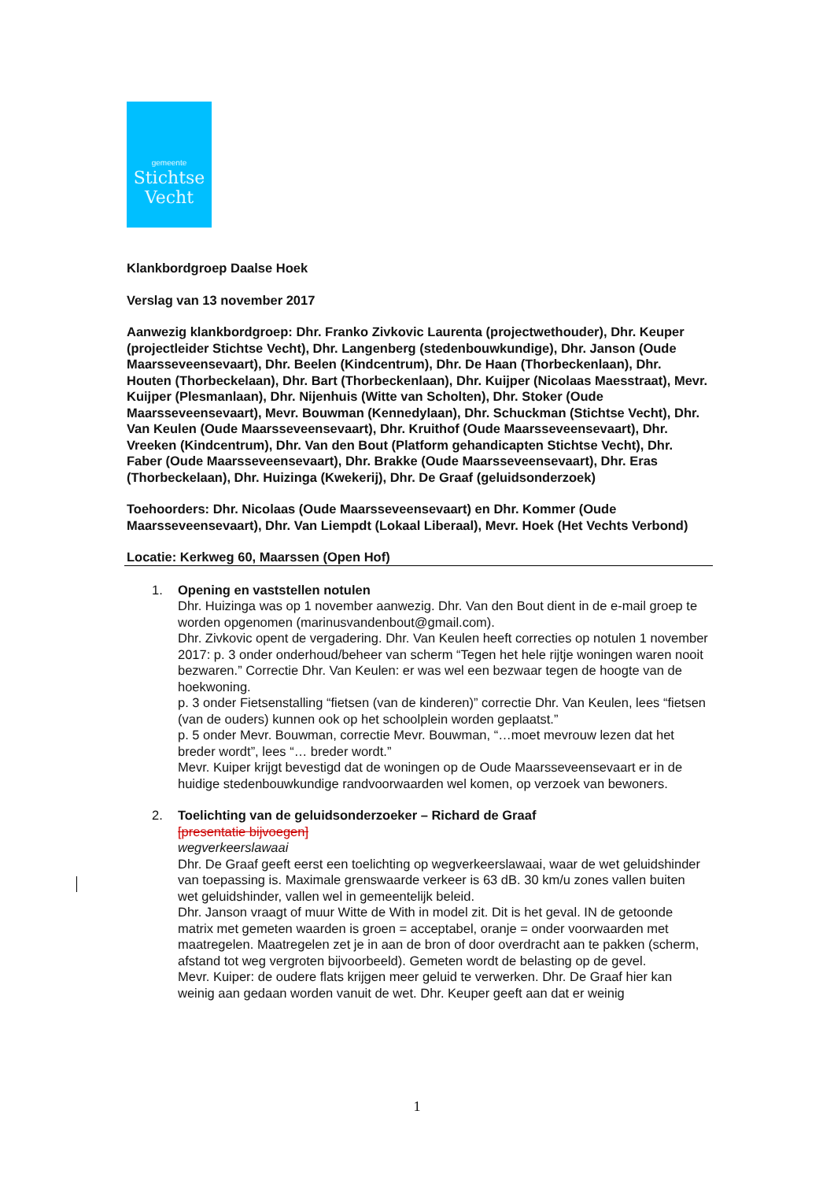gemeente
Stichtse
Vecht
Klankbordgroep Daalse Hoek
Verslag van 13 november 2017
Aanwezig klankbordgroep: Dhr. Franko Zivkovic Laurenta (projectwethouder), Dhr. Keuper (projectleider Stichtse Vecht), Dhr. Langenberg (stedenbouwkundige), Dhr. Janson (Oude Maarsseveensevaart), Dhr. Beelen (Kindcentrum), Dhr. De Haan (Thorbeckenlaan), Dhr. Houten (Thorbeckelaan), Dhr. Bart (Thorbeckenlaan), Dhr. Kuijper (Nicolaas Maesstraat), Mevr. Kuijper (Plesmanlaan), Dhr. Nijenhuis (Witte van Scholten), Dhr. Stoker (Oude Maarsseveensevaart), Mevr. Bouwman (Kennedylaan), Dhr. Schuckman (Stichtse Vecht), Dhr. Van Keulen (Oude Maarsseveensevaart), Dhr. Kruithof (Oude Maarsseveensevaart), Dhr. Vreeken (Kindcentrum), Dhr. Van den Bout (Platform gehandicapten Stichtse Vecht), Dhr. Faber (Oude Maarsseveensevaart), Dhr. Brakke (Oude Maarsseveensevaart), Dhr. Eras (Thorbeckelaan), Dhr. Huizinga (Kwekerij), Dhr. De Graaf (geluidsonderzoek)
Toehoorders: Dhr. Nicolaas (Oude Maarsseveensevaart) en Dhr. Kommer (Oude Maarsseveensevaart), Dhr. Van Liempdt (Lokaal Liberaal), Mevr. Hoek (Het Vechts Verbond)
Locatie: Kerkweg 60, Maarssen (Open Hof)
1. Opening en vaststellen notulen
Dhr. Huizinga was op 1 november aanwezig. Dhr. Van den Bout dient in de e-mail groep te worden opgenomen (marinusvandenbout@gmail.com).
Dhr. Zivkovic opent de vergadering. Dhr. Van Keulen heeft correcties op notulen 1 november 2017: p. 3 onder onderhoud/beheer van scherm “Tegen het hele rijtje woningen waren nooit bezwaren.” Correctie Dhr. Van Keulen: er was wel een bezwaar tegen de hoogte van de hoekwoning.
p. 3 onder Fietsenstalling “fietsen (van de kinderen)” correctie Dhr. Van Keulen, lees “fietsen (van de ouders) kunnen ook op het schoolplein worden geplaatst.”
p. 5 onder Mevr. Bouwman, correctie Mevr. Bouwman, “…moet mevrouw lezen dat het breder wordt”, lees “… breder wordt.”
Mevr. Kuiper krijgt bevestigd dat de woningen op de Oude Maarsseveensevaart er in de huidige stedenbouwkundige randvoorwaarden wel komen, op verzoek van bewoners.
2. Toelichting van de geluidsonderzoeker – Richard de Graaf
[presentatie bijvoegen]
wegverkeerslawaai
Dhr. De Graaf geeft eerst een toelichting op wegverkeerslawaai, waar de wet geluidshinder van toepassing is. Maximale grenswaarde verkeer is 63 dB. 30 km/u zones vallen buiten wet geluidshinder, vallen wel in gemeentelijk beleid.
Dhr. Janson vraagt of muur Witte de With in model zit. Dit is het geval. IN de getoonde matrix met gemeten waarden is groen = acceptabel, oranje = onder voorwaarden met maatregelen. Maatregelen zet je in aan de bron of door overdracht aan te pakken (scherm, afstand tot weg vergroten bijvoorbeeld). Gemeten wordt de belasting op de gevel.
Mevr. Kuiper: de oudere flats krijgen meer geluid te verwerken. Dhr. De Graaf hier kan weinig aan gedaan worden vanuit de wet. Dhr. Keuper geeft aan dat er weinig
1